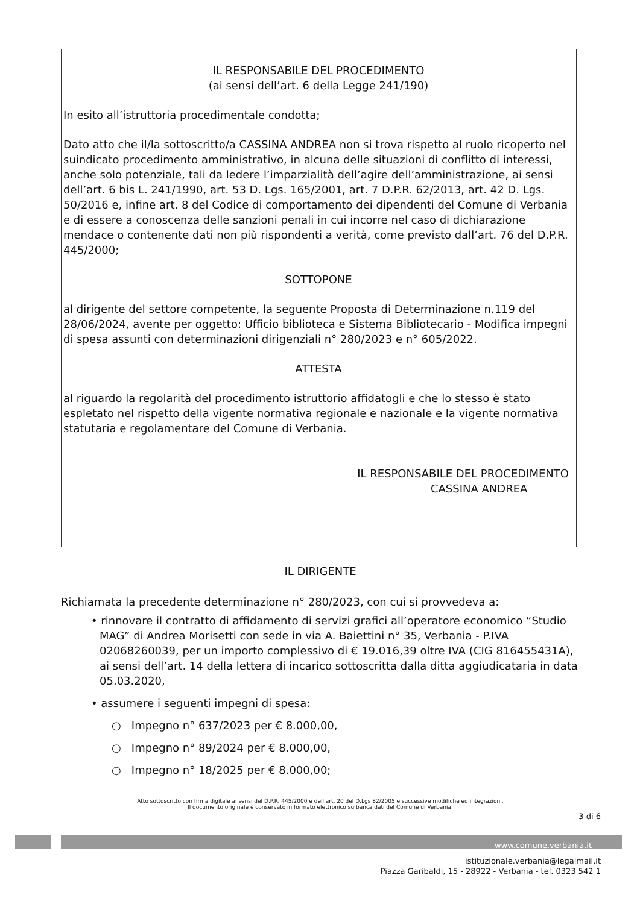IL RESPONSABILE DEL PROCEDIMENTO
(ai sensi dell’art. 6 della Legge 241/190)
In esito all’istruttoria procedimentale condotta;
Dato atto che il/la sottoscritto/a CASSINA ANDREA non si trova rispetto al ruolo ricoperto nel suindicato procedimento amministrativo, in alcuna delle situazioni di conflitto di interessi, anche solo potenziale, tali da ledere l’imparzialità dell’agire dell’amministrazione, ai sensi dell’art. 6 bis L. 241/1990, art. 53 D. Lgs. 165/2001, art. 7 D.P.R. 62/2013, art. 42 D. Lgs. 50/2016 e, infine art. 8 del Codice di comportamento dei dipendenti del Comune di Verbania e di essere a conoscenza delle sanzioni penali in cui incorre nel caso di dichiarazione mendace o contenente dati non più rispondenti a verità, come previsto dall’art. 76 del D.P.R. 445/2000;
SOTTOPONE
al dirigente del settore competente, la seguente Proposta di Determinazione n.119 del 28/06/2024, avente per oggetto: Ufficio biblioteca e Sistema Bibliotecario - Modifica impegni di spesa assunti con determinazioni dirigenziali n° 280/2023 e n° 605/2022.
ATTESTA
al riguardo la regolarità del procedimento istruttorio affidatogli e che lo stesso è stato espletato nel rispetto della vigente normativa regionale e nazionale e la vigente normativa statutaria e regolamentare del Comune di Verbania.
IL RESPONSABILE DEL PROCEDIMENTO
CASSINA ANDREA
IL DIRIGENTE
Richiamata la precedente determinazione n° 280/2023, con cui si provvedeva a:
• rinnovare il contratto di affidamento di servizi grafici all’operatore economico “Studio MAG” di Andrea Morisetti con sede in via A. Baiettini n° 35, Verbania - P.IVA 02068260039, per un importo complessivo di € 19.016,39 oltre IVA (CIG 816455431A), ai sensi dell’art. 14 della lettera di incarico sottoscritta dalla ditta aggiudicataria in data 05.03.2020,
• assumere i seguenti impegni di spesa:
○ Impegno n° 637/2023 per € 8.000,00,
○ Impegno n° 89/2024 per € 8.000,00,
○ Impegno n° 18/2025 per € 8.000,00;
Atto sottoscritto con firma digitale ai sensi del D.P.R. 445/2000 e dell’art. 20 del D.Lgs 82/2005 e successive modifiche ed integrazioni.
Il documento originale è conservato in formato elettronico su banca dati del Comune di Verbania.
3 di 6
www.comune.verbania.it
istituzionale.verbania@legalmail.it
Piazza Garibaldi, 15 - 28922 - Verbania - tel. 0323 542 1